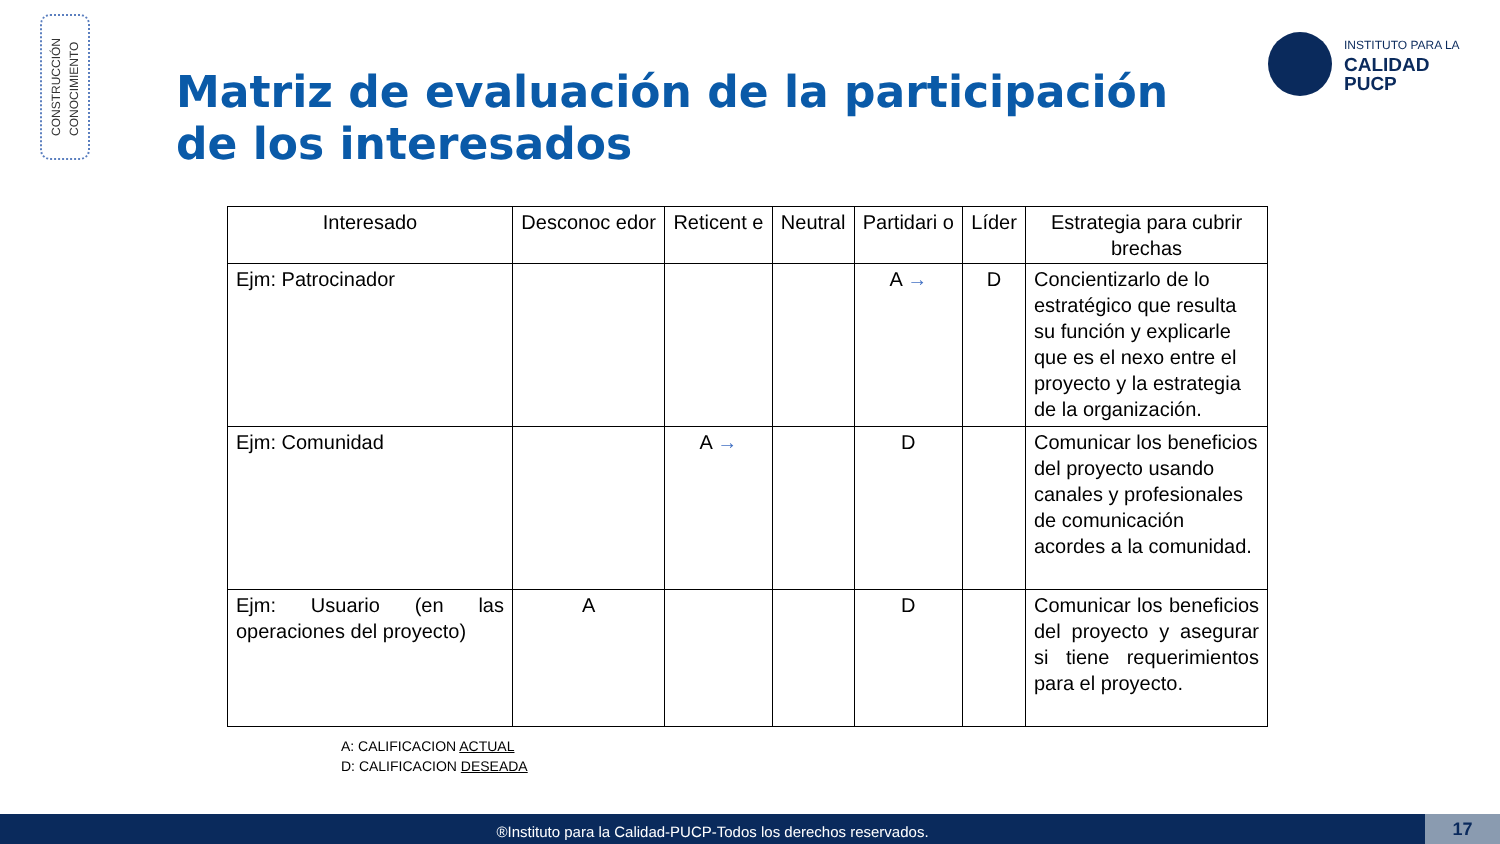CONSTRUCCIÓN
CONOCIMIENTO
Matriz de evaluación de la participación de los interesados
INSTITUTO PARA LA
CALIDAD
PUCP
| Interesado | Desconoc edor | Reticent e | Neutral | Partidari o | Líder | Estrategia para cubrir brechas |
| --- | --- | --- | --- | --- | --- | --- |
| Ejm: Patrocinador | | | | A → | D | Concientizarlo de lo estratégico que resulta su función y explicarle que es el nexo entre el proyecto y la estrategia de la organización. |
| Ejm: Comunidad | | A → | | D | | Comunicar los beneficios del proyecto usando canales y profesionales de comunicación acordes a la comunidad. |
| Ejm: Usuario (en las operaciones del proyecto) | A | | | D | | Comunicar los beneficios del proyecto y asegurar si tiene requerimientos para el proyecto. |
A: CALIFICACION ACTUAL
D: CALIFICACION DESEADA
®Instituto para la Calidad-PUCP-Todos los derechos reservados. 17